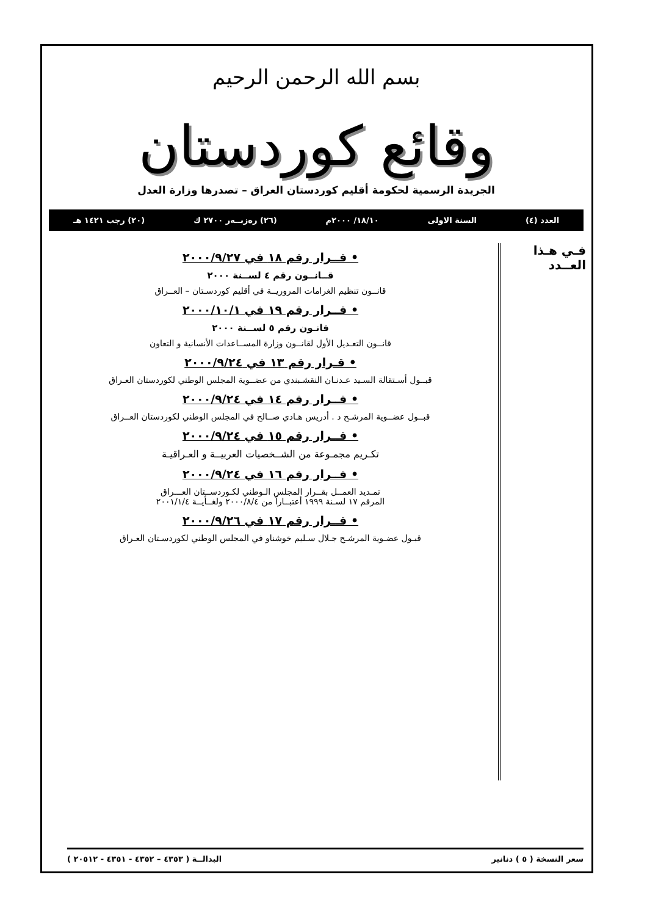بسم الله الرحمن الرحيم
وقائع كوردستان
الجريدة الرسمية لحكومة أقليم كوردستان العراق – تصدرها وزارة العدل
العدد (٤) السنة الاولى ١٨/١٠/ ٢٠٠٠م (٢٦) رەزبــەر ٢٧٠٠ ك (٢٠) رجب ١٤٢١ هـ
فـي هـذا العــدد
• قــرار رقم ١٨ في ٢٠٠٠/٩/٢٧
قــانــون رقم ٤ لســنة ٢٠٠٠
قانــون تنظيم الغرامات المروريــة في أقليم كوردسـتان – العــراق
• قــرار رقم ١٩ في ٢٠٠٠/١٠/١
قانـون رقم ٥ لســنة ٢٠٠٠
قانــون التعـديل الأول لقانــون وزارة المســاعدات الأنسانية و التعاون
• قـرار رقم ١٣ في ٢٠٠٠/٩/٢٤
قبــول أسـتقالة السـيد عـدنـان النقشـبندي من عضــوية المجلس الوطني لكوردستان العـراق
• قــرار رقم ١٤ في ٢٠٠٠/٩/٢٤
قبــول عضــوية المرشـح د . أدريس هـادي صــالح في المجلس الوطني لكوردستان العــراق
• قــرار رقم ١٥ في ٢٠٠٠/٩/٢٤
تكـريم مجمـوعة من الشــخصيات العربيــة و العـراقيـة
• قــرار رقم ١٦ في ٢٠٠٠/٩/٢٤
تمـديد العمــل بقــرار المجلس الـوطني لكـوردســتان العـــراق
المرقم ١٧ لسـنة ١٩٩٩ أعتبــاراً من ٢٠٠٠/٨/٤ ولغــأيــة ٢٠٠١/١/٤
• قــرار رقم ١٧ في ٢٠٠٠/٩/٢٦
قبـول عضـوية المرشـح جـلال سـليم خوشناو في المجلس الوطني لكوردسـتان العـراق
سعر النسخة ( ٥ ) دنانير البدالــة ( ٤٣٥٣ – ٤٣٥٢ - ٤٣٥١ - ٢٠٥١٢ )